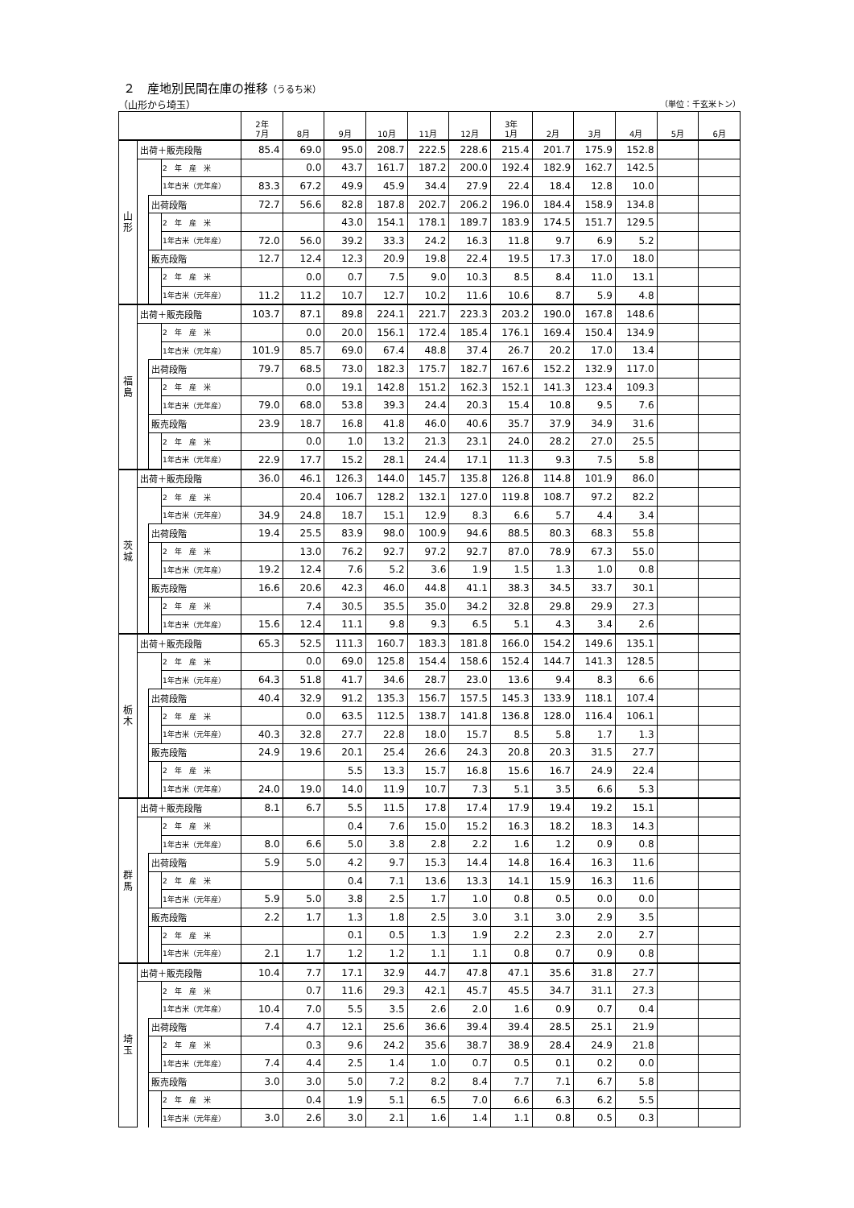２　産地別民間在庫の推移（うるち米）
（山形から埼玉） （単位：千玄米トン）
| | | | | 2年 7月 | 8月 | 9月 | 10月 | 11月 | 12月 | 3年 1月 | 2月 | 3月 | 4月 | 5月 | 6月 |
| --- | --- | --- | --- | --- | --- | --- | --- | --- | --- | --- | --- | --- | --- | --- | --- |
| 山 形 | 出荷＋販売段階 | | | 85.4 | 69.0 | 95.0 | 208.7 | 222.5 | 228.6 | 215.4 | 201.7 | 175.9 | 152.8 | | |
| | | | 2 年 産 米 | | 0.0 | 43.7 | 161.7 | 187.2 | 200.0 | 192.4 | 182.9 | 162.7 | 142.5 | | |
| | | | 1年古米（元年産） | 83.3 | 67.2 | 49.9 | 45.9 | 34.4 | 27.9 | 22.4 | 18.4 | 12.8 | 10.0 | | |
| | | 出荷段階 | | 72.7 | 56.6 | 82.8 | 187.8 | 202.7 | 206.2 | 196.0 | 184.4 | 158.9 | 134.8 | | |
| | | | 2 年 産 米 | | | 43.0 | 154.1 | 178.1 | 189.7 | 183.9 | 174.5 | 151.7 | 129.5 | | |
| | | | 1年古米（元年産） | 72.0 | 56.0 | 39.2 | 33.3 | 24.2 | 16.3 | 11.8 | 9.7 | 6.9 | 5.2 | | |
| | | 販売段階 | | 12.7 | 12.4 | 12.3 | 20.9 | 19.8 | 22.4 | 19.5 | 17.3 | 17.0 | 18.0 | | |
| | | | 2 年 産 米 | | 0.0 | 0.7 | 7.5 | 9.0 | 10.3 | 8.5 | 8.4 | 11.0 | 13.1 | | |
| | | | 1年古米（元年産） | 11.2 | 11.2 | 10.7 | 12.7 | 10.2 | 11.6 | 10.6 | 8.7 | 5.9 | 4.8 | | |
| 福 島 | 出荷＋販売段階 | | | 103.7 | 87.1 | 89.8 | 224.1 | 221.7 | 223.3 | 203.2 | 190.0 | 167.8 | 148.6 | | |
| | | | 2 年 産 米 | | 0.0 | 20.0 | 156.1 | 172.4 | 185.4 | 176.1 | 169.4 | 150.4 | 134.9 | | |
| | | | 1年古米（元年産） | 101.9 | 85.7 | 69.0 | 67.4 | 48.8 | 37.4 | 26.7 | 20.2 | 17.0 | 13.4 | | |
| | | 出荷段階 | | 79.7 | 68.5 | 73.0 | 182.3 | 175.7 | 182.7 | 167.6 | 152.2 | 132.9 | 117.0 | | |
| | | | 2 年 産 米 | | 0.0 | 19.1 | 142.8 | 151.2 | 162.3 | 152.1 | 141.3 | 123.4 | 109.3 | | |
| | | | 1年古米（元年産） | 79.0 | 68.0 | 53.8 | 39.3 | 24.4 | 20.3 | 15.4 | 10.8 | 9.5 | 7.6 | | |
| | | 販売段階 | | 23.9 | 18.7 | 16.8 | 41.8 | 46.0 | 40.6 | 35.7 | 37.9 | 34.9 | 31.6 | | |
| | | | 2 年 産 米 | | 0.0 | 1.0 | 13.2 | 21.3 | 23.1 | 24.0 | 28.2 | 27.0 | 25.5 | | |
| | | | 1年古米（元年産） | 22.9 | 17.7 | 15.2 | 28.1 | 24.4 | 17.1 | 11.3 | 9.3 | 7.5 | 5.8 | | |
| 茨 城 | 出荷＋販売段階 | | | 36.0 | 46.1 | 126.3 | 144.0 | 145.7 | 135.8 | 126.8 | 114.8 | 101.9 | 86.0 | | |
| | | | 2 年 産 米 | | 20.4 | 106.7 | 128.2 | 132.1 | 127.0 | 119.8 | 108.7 | 97.2 | 82.2 | | |
| | | | 1年古米（元年産） | 34.9 | 24.8 | 18.7 | 15.1 | 12.9 | 8.3 | 6.6 | 5.7 | 4.4 | 3.4 | | |
| | | 出荷段階 | | 19.4 | 25.5 | 83.9 | 98.0 | 100.9 | 94.6 | 88.5 | 80.3 | 68.3 | 55.8 | | |
| | | | 2 年 産 米 | | 13.0 | 76.2 | 92.7 | 97.2 | 92.7 | 87.0 | 78.9 | 67.3 | 55.0 | | |
| | | | 1年古米（元年産） | 19.2 | 12.4 | 7.6 | 5.2 | 3.6 | 1.9 | 1.5 | 1.3 | 1.0 | 0.8 | | |
| | | 販売段階 | | 16.6 | 20.6 | 42.3 | 46.0 | 44.8 | 41.1 | 38.3 | 34.5 | 33.7 | 30.1 | | |
| | | | 2 年 産 米 | | 7.4 | 30.5 | 35.5 | 35.0 | 34.2 | 32.8 | 29.8 | 29.9 | 27.3 | | |
| | | | 1年古米（元年産） | 15.6 | 12.4 | 11.1 | 9.8 | 9.3 | 6.5 | 5.1 | 4.3 | 3.4 | 2.6 | | |
| 栃 木 | 出荷＋販売段階 | | | 65.3 | 52.5 | 111.3 | 160.7 | 183.3 | 181.8 | 166.0 | 154.2 | 149.6 | 135.1 | | |
| | | | 2 年 産 米 | | 0.0 | 69.0 | 125.8 | 154.4 | 158.6 | 152.4 | 144.7 | 141.3 | 128.5 | | |
| | | | 1年古米（元年産） | 64.3 | 51.8 | 41.7 | 34.6 | 28.7 | 23.0 | 13.6 | 9.4 | 8.3 | 6.6 | | |
| | | 出荷段階 | | 40.4 | 32.9 | 91.2 | 135.3 | 156.7 | 157.5 | 145.3 | 133.9 | 118.1 | 107.4 | | |
| | | | 2 年 産 米 | | 0.0 | 63.5 | 112.5 | 138.7 | 141.8 | 136.8 | 128.0 | 116.4 | 106.1 | | |
| | | | 1年古米（元年産） | 40.3 | 32.8 | 27.7 | 22.8 | 18.0 | 15.7 | 8.5 | 5.8 | 1.7 | 1.3 | | |
| | | 販売段階 | | 24.9 | 19.6 | 20.1 | 25.4 | 26.6 | 24.3 | 20.8 | 20.3 | 31.5 | 27.7 | | |
| | | | 2 年 産 米 | | | 5.5 | 13.3 | 15.7 | 16.8 | 15.6 | 16.7 | 24.9 | 22.4 | | |
| | | | 1年古米（元年産） | 24.0 | 19.0 | 14.0 | 11.9 | 10.7 | 7.3 | 5.1 | 3.5 | 6.6 | 5.3 | | |
| 群 馬 | 出荷＋販売段階 | | | 8.1 | 6.7 | 5.5 | 11.5 | 17.8 | 17.4 | 17.9 | 19.4 | 19.2 | 15.1 | | |
| | | | 2 年 産 米 | | | 0.4 | 7.6 | 15.0 | 15.2 | 16.3 | 18.2 | 18.3 | 14.3 | | |
| | | | 1年古米（元年産） | 8.0 | 6.6 | 5.0 | 3.8 | 2.8 | 2.2 | 1.6 | 1.2 | 0.9 | 0.8 | | |
| | | 出荷段階 | | 5.9 | 5.0 | 4.2 | 9.7 | 15.3 | 14.4 | 14.8 | 16.4 | 16.3 | 11.6 | | |
| | | | 2 年 産 米 | | | 0.4 | 7.1 | 13.6 | 13.3 | 14.1 | 15.9 | 16.3 | 11.6 | | |
| | | | 1年古米（元年産） | 5.9 | 5.0 | 3.8 | 2.5 | 1.7 | 1.0 | 0.8 | 0.5 | 0.0 | 0.0 | | |
| | | 販売段階 | | 2.2 | 1.7 | 1.3 | 1.8 | 2.5 | 3.0 | 3.1 | 3.0 | 2.9 | 3.5 | | |
| | | | 2 年 産 米 | | | 0.1 | 0.5 | 1.3 | 1.9 | 2.2 | 2.3 | 2.0 | 2.7 | | |
| | | | 1年古米（元年産） | 2.1 | 1.7 | 1.2 | 1.2 | 1.1 | 1.1 | 0.8 | 0.7 | 0.9 | 0.8 | | |
| 埼 玉 | 出荷＋販売段階 | | | 10.4 | 7.7 | 17.1 | 32.9 | 44.7 | 47.8 | 47.1 | 35.6 | 31.8 | 27.7 | | |
| | | | 2 年 産 米 | | 0.7 | 11.6 | 29.3 | 42.1 | 45.7 | 45.5 | 34.7 | 31.1 | 27.3 | | |
| | | | 1年古米（元年産） | 10.4 | 7.0 | 5.5 | 3.5 | 2.6 | 2.0 | 1.6 | 0.9 | 0.7 | 0.4 | | |
| | | 出荷段階 | | 7.4 | 4.7 | 12.1 | 25.6 | 36.6 | 39.4 | 39.4 | 28.5 | 25.1 | 21.9 | | |
| | | | 2 年 産 米 | | 0.3 | 9.6 | 24.2 | 35.6 | 38.7 | 38.9 | 28.4 | 24.9 | 21.8 | | |
| | | | 1年古米（元年産） | 7.4 | 4.4 | 2.5 | 1.4 | 1.0 | 0.7 | 0.5 | 0.1 | 0.2 | 0.0 | | |
| | | 販売段階 | | 3.0 | 3.0 | 5.0 | 7.2 | 8.2 | 8.4 | 7.7 | 7.1 | 6.7 | 5.8 | | |
| | | | 2 年 産 米 | | 0.4 | 1.9 | 5.1 | 6.5 | 7.0 | 6.6 | 6.3 | 6.2 | 5.5 | | |
| | | | 1年古米（元年産） | 3.0 | 2.6 | 3.0 | 2.1 | 1.6 | 1.4 | 1.1 | 0.8 | 0.5 | 0.3 | | |